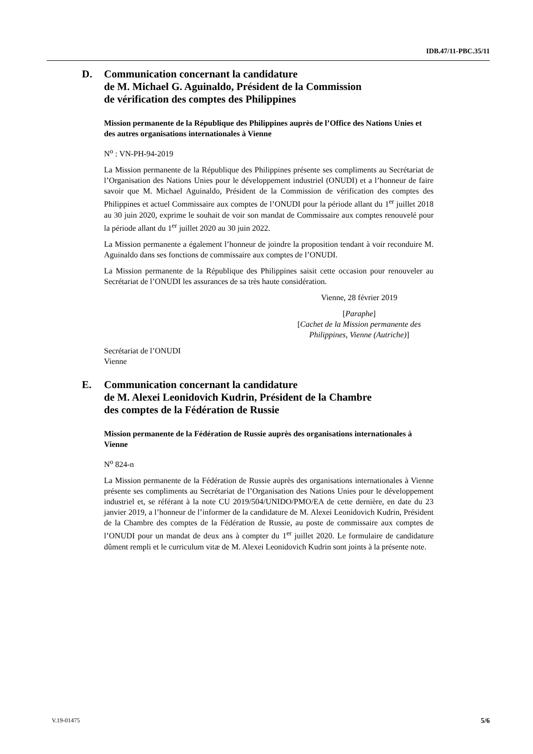IDB.47/11-PBC.35/11
D. Communication concernant la candidature
de M. Michael G. Aguinaldo, Président de la Commission
de vérification des comptes des Philippines
Mission permanente de la République des Philippines auprès de l’Office des Nations Unies et des autres organisations internationales à Vienne
N<sup>o</sup> : VN-PH-94-2019
La Mission permanente de la République des Philippines présente ses compliments au Secrétariat de l’Organisation des Nations Unies pour le développement industriel (ONUDI) et a l’honneur de faire savoir que M. Michael Aguinaldo, Président de la Commission de vérification des comptes des Philippines et actuel Commissaire aux comptes de l’ONUDI pour la période allant du 1<sup>er</sup> juillet 2018 au 30 juin 2020, exprime le souhait de voir son mandat de Commissaire aux comptes renouvelé pour la période allant du 1<sup>er</sup> juillet 2020 au 30 juin 2022.
La Mission permanente a également l’honneur de joindre la proposition tendant à voir reconduire M. Aguinaldo dans ses fonctions de commissaire aux comptes de l’ONUDI.
La Mission permanente de la République des Philippines saisit cette occasion pour renouveler au Secrétariat de l’ONUDI les assurances de sa très haute considération.
Vienne, 28 février 2019
[Paraphe]
[Cachet de la Mission permanente des Philippines, Vienne (Autriche)]
Secrétariat de l’ONUDI
Vienne
E. Communication concernant la candidature
de M. Alexei Leonidovich Kudrin, Président de la Chambre
des comptes de la Fédération de Russie
Mission permanente de la Fédération de Russie auprès des organisations internationales à Vienne
N<sup>o</sup> 824-n
La Mission permanente de la Fédération de Russie auprès des organisations internationales à Vienne présente ses compliments au Secrétariat de l’Organisation des Nations Unies pour le développement industriel et, se référant à la note CU 2019/504/UNIDO/PMO/EA de cette dernière, en date du 23 janvier 2019, a l’honneur de l’informer de la candidature de M. Alexei Leonidovich Kudrin, Président de la Chambre des comptes de la Fédération de Russie, au poste de commissaire aux comptes de l’ONUDI pour un mandat de deux ans à compter du 1<sup>er</sup> juillet 2020. Le formulaire de candidature dûment rempli et le curriculum vitæ de M. Alexei Leonidovich Kudrin sont joints à la présente note.
V.19-01475 5/6